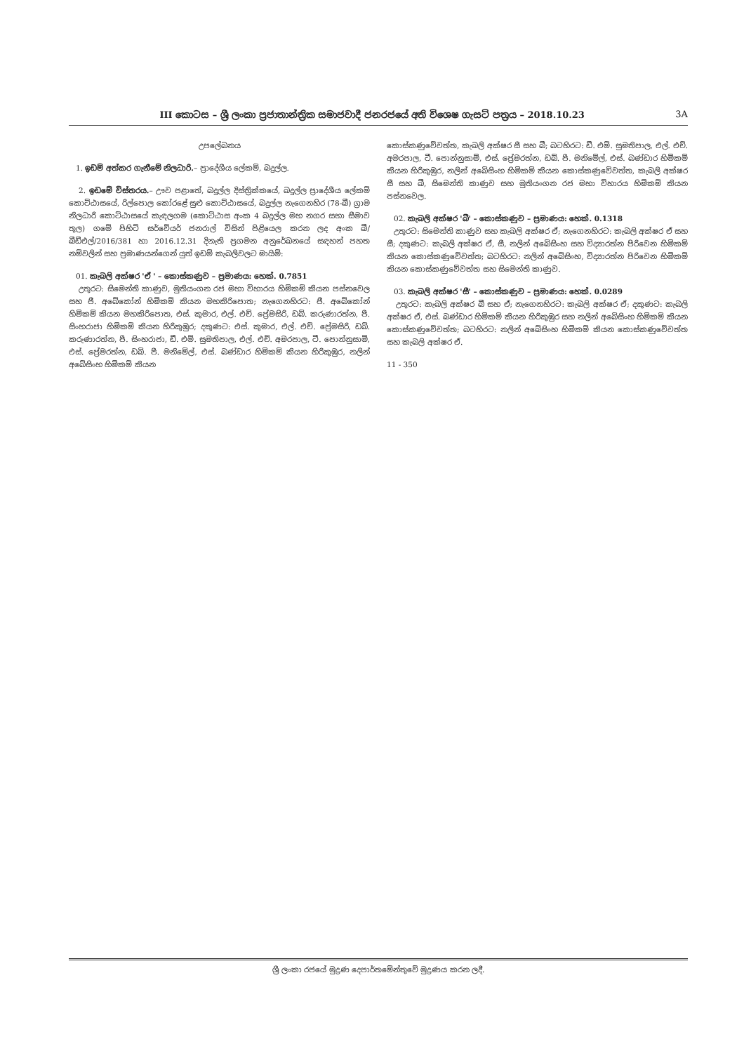III කොටස – ශ්‍රී ලංකා ප්‍රජාතාන්ත්‍රික සමාජවාදී ජනරජයේ අති විශෙෂ ගැසට් පත්‍රය – 2018.10.23 3A
උපලේඛනය
1. ඉඩම් අත්කර ගැනීමේ නිලධාරි.– ප්‍රාදේශීය ලේකම්, බදුල්ල.
2. ඉඩමේ විස්තරය.– ඌව පළාතේ, බදුල්ල දිස්ත්‍රික්කයේ, බදුල්ල ප්‍රාදේශීය ලේකම් කොට්ඨාසයේ, රිල්පොල කෝරළේ සුළු කොට්ඨාසයේ, බදුල්ල නැගෙනහිර (78-බී) ග්‍රාම නිලධාරි කොට්ඨාසයේ කැඳලගම (කොට්ඨාස අංක 4 බදුල්ල මහ නගර සභා සීමාව තුල) ගමේ පිහිටි සර්වේයර් ජනරාල් විසින් පිළියෙල කරන ලද අංක බී/බීඩීඑල්/2016/381 හා 2016.12.31 දිනැති ප්‍රගමන අනුරේඛනයේ සඳහන් පහත නම්වලින් සහ ප්‍රමාණයන්ගෙන් යුත් ඉඩම් කැබලිවලට මායිම්:
01. කැබලි අක්ෂර 'ඒ ' – කොස්කණුව – ප්‍රමාණය: හෙක්. 0.7851
උතුරට: සිමෙන්ති කාණුව, මුතියංගන රජ මහා විහාරය හිමිකම් කියන පස්නවෙල සහ ජී. අබේකෝන් හිමිකම් කියන මහකිරිපොත; නැගෙනහිරට: ජී. අබේකෝන් හිමිකම් කියන මහකිරිපොත, එස්. කුමාර, එල්. එච්. ප්‍රේමසිරි, ඩබ්. කරුණාරත්න, පී. සිංහරාජා හිමිකම් කියන හිරිකුඹුර; දකුණට: එස්. කුමාර, එල්. එච්. ප්‍රේමසිරි, ඩබ්. කරුණාරත්න, පී. සිංහරාජා, ඩී. එම්. සුමතිපාල, එල්. එච්. අමරපාල, ටී. පොන්නුසාමි, එස්. ප්‍රේමරත්න, ඩබ්. පී. මනිමේල්, එස්. බණ්ඩාර හිමිකම් කියන හිරිකුඹුර, නලින් අබේසිංහ හිමිකම් කියන
කොස්කණුවේවත්ත, කැබලි අක්ෂර සී සහ බී; බටහිරට: ඩී. එම්. සුමතිපාල, එල්. එච්. අමරපාල, ටී. පොන්නුසාමි, එස්. ප්‍රේමරත්න, ඩබ්. පී. මනිමේල්, එස්. බණ්ඩාර හිමිකම් කියන හිරිකුඹුර, නලින් අබේසිංහ හිමිකම් කියන කොස්කණුවේවත්ත, කැබලි අක්ෂර සී සහ බී, සිමෙන්ති කාණුව සහ මුතියංගන රජ මහා විහාරය හිමිකම් කියන පස්නවෙල.
02. කැබලි අක්ෂර 'බී' – කොස්කණුව – ප්‍රමාණය: හෙක්. 0.1318
උතුරට: සිමෙන්ති කාණුව සහ කැබලි අක්ෂර ඒ; නැගෙනහිරට: කැබලි අක්ෂර ඒ සහ සී; දකුණට: කැබලි අක්ෂර ඒ, සී, නලින් අබේසිංහ සහ විද්‍යාරත්න පිරිවෙන හිමිකම් කියන කොස්කණුවේවත්ත; බටහිරට: නලින් අබේසිංහ, විද්‍යාරත්න පිරිවෙන හිමිකම් කියන කොස්කණුවේවත්ත සහ සිමෙන්ති කාණුව.
03. කැබලි අක්ෂර 'සී' – කොස්කණුව – ප්‍රමාණය: හෙක්. 0.0289
උතුරට: කැබලි අක්ෂර බී සහ ඒ; නැගෙනහිරට: කැබලි අක්ෂර ඒ; දකුණට: කැබලි අක්ෂර ඒ, එස්. බණ්ඩාර හිමිකම් කියන හිරිකුඹුර සහ නලින් අබේසිංහ හිමිකම් කියන කොස්කණුවේවත්ත; බටහිරට: නලින් අබේසිංහ හිමිකම් කියන කොස්කණුවේවත්ත සහ කැබලි අක්ෂර ඒ.
11 - 350
ශ්‍රී ලංකා රජයේ මුද්‍රණ දෙපාර්තමේන්තුවේ මුද්‍රණය කරන ලදී.